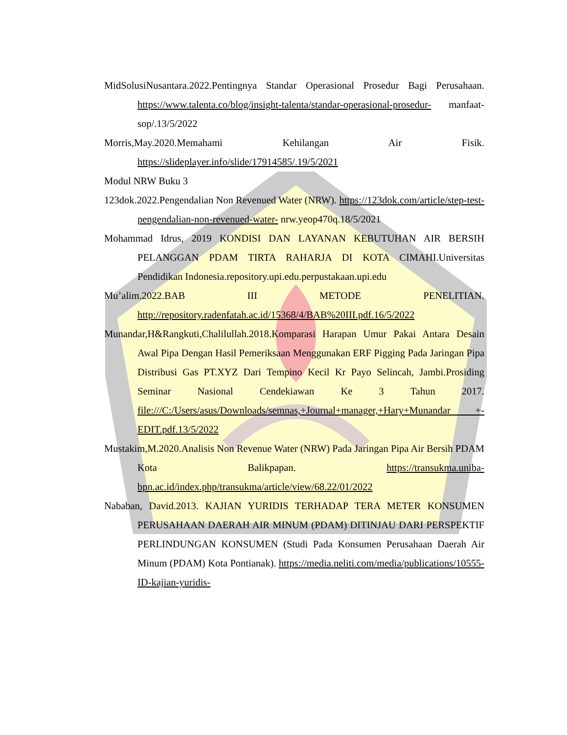MidSolusiNusantara.2022.Pentingnya Standar Operasional Prosedur Bagi Perusahaan. https://www.talenta.co/blog/insight-talenta/standar-operasional-prosedur- manfaat-sop/.13/5/2022
Morris,May.2020.Memahami Kehilangan Air Fisik. https://slideplayer.info/slide/17914585/.19/5/2021
Modul NRW Buku 3
123dok.2022.Pengendalian Non Revenued Water (NRW). https://123dok.com/article/step-test-pengendalian-non-revenued-water- nrw.yeop470q.18/5/2021
Mohammad Idrus, 2019 KONDISI DAN LAYANAN KEBUTUHAN AIR BERSIH PELANGGAN PDAM TIRTA RAHARJA DI KOTA CIMAHI.Universitas Pendidikan Indonesia.repository.upi.edu.perpustakaan.upi.edu
Mu’alim.2022.BAB III METODE PENELITIAN. http://repository.radenfatah.ac.id/15368/4/BAB%20III.pdf.16/5/2022
Munandar,H&Rangkuti,Chalilullah.2018.Komparasi Harapan Umur Pakai Antara Desain Awal Pipa Dengan Hasil Pemeriksaan Menggunakan ERF Pigging Pada Jaringan Pipa Distribusi Gas PT.XYZ Dari Tempino Kecil Kr Payo Selincah, Jambi.Prosiding Seminar Nasional Cendekiawan Ke 3 Tahun 2017. file:///C:/Users/asus/Downloads/semnas,+Journal+manager,+Hary+Munandar +-EDIT.pdf.13/5/2022
Mustakim,M.2020.Analisis Non Revenue Water (NRW) Pada Jaringan Pipa Air Bersih PDAM Kota Balikpapan. https://transukma.uniba-bpn.ac.id/index.php/transukma/article/view/68.22/01/2022
Nababan, David.2013. KAJIAN YURIDIS TERHADAP TERA METER KONSUMEN PERUSAHAAN DAERAH AIR MINUM (PDAM) DITINJAU DARI PERSPEKTIF PERLINDUNGAN KONSUMEN (Studi Pada Konsumen Perusahaan Daerah Air Minum (PDAM) Kota Pontianak). https://media.neliti.com/media/publications/10555-ID-kajian-yuridis-